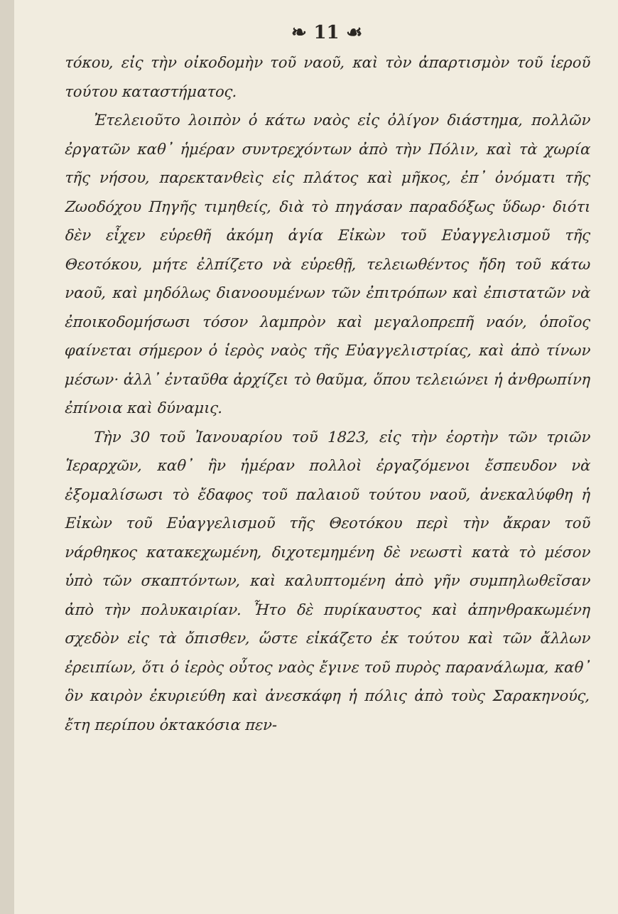❧ 11 ☙
τόκου, εἰς τὴν οἰκοδομὴν τοῦ ναοῦ, καὶ τὸν ἀπαρτισμὸν τοῦ ἱεροῦ τούτου καταστήματος.
Ἐτελειοῦτο λοιπὸν ὁ κάτω ναὸς εἰς ὀλίγον διάστημα, πολλῶν ἐργατῶν καθ᾽ ἡμέραν συντρεχόντων ἀπὸ τὴν Πόλιν, καὶ τὰ χωρία τῆς νήσου, παρεκτανθεὶς εἰς πλάτος καὶ μῆκος, ἐπ᾽ ὀνόματι τῆς Ζωοδόχου Πηγῆς τιμηθείς, διὰ τὸ πηγάσαν παραδόξως ὕδωρ· διότι δὲν εἶχεν εὑρεθῆ ἀκόμη ἁγία Εἰκὼν τοῦ Εὐαγγελισμοῦ τῆς Θεοτόκου, μήτε ἐλπίζετο νὰ εὑρεθῇ, τελειωθέντος ἤδη τοῦ κάτω ναοῦ, καὶ μηδόλως διανοουμένων τῶν ἐπιτρόπων καὶ ἐπιστατῶν νὰ ἐποικοδομήσωσι τόσον λαμπρὸν καὶ μεγαλοπρεπῆ ναόν, ὁποῖος φαίνεται σήμερον ὁ ἱερὸς ναὸς τῆς Εὐαγγελιστρίας, καὶ ἀπὸ τίνων μέσων· ἀλλ᾽ ἐνταῦθα ἀρχίζει τὸ θαῦμα, ὅπου τελειώνει ἡ ἀνθρωπίνη ἐπίνοια καὶ δύναμις.
Τὴν 30 τοῦ Ἰανουαρίου τοῦ 1823, εἰς τὴν ἑορτὴν τῶν τριῶν Ἱεραρχῶν, καθ᾽ ἣν ἡμέραν πολλοὶ ἐργαζόμενοι ἔσπευδον νὰ ἐξομαλίσωσι τὸ ἔδαφος τοῦ παλαιοῦ τούτου ναοῦ, ἀνεκαλύφθη ἡ Εἰκὼν τοῦ Εὐαγγελισμοῦ τῆς Θεοτόκου περὶ τὴν ἄκραν τοῦ νάρθηκος κατακεχωμένη, διχοτεμημένη δὲ νεωστὶ κατὰ τὸ μέσον ὑπὸ τῶν σκαπτόντων, καὶ καλυπτομένη ἀπὸ γῆν συμπηλωθεῖσαν ἀπὸ τὴν πολυκαιρίαν. Ἦτο δὲ πυρίκαυστος καὶ ἀπηνθρακωμένη σχεδὸν εἰς τὰ ὄπισθεν, ὥστε εἰκάζετο ἐκ τούτου καὶ τῶν ἄλλων ἐρειπίων, ὅτι ὁ ἱερὸς οὗτος ναὸς ἔγινε τοῦ πυρὸς παρανάλωμα, καθ᾽ ὃν καιρὸν ἐκυριεύθη καὶ ἀνεσκάφη ἡ πόλις ἀπὸ τοὺς Σαρακηνούς, ἔτη περίπου ὀκτακόσια πεν-